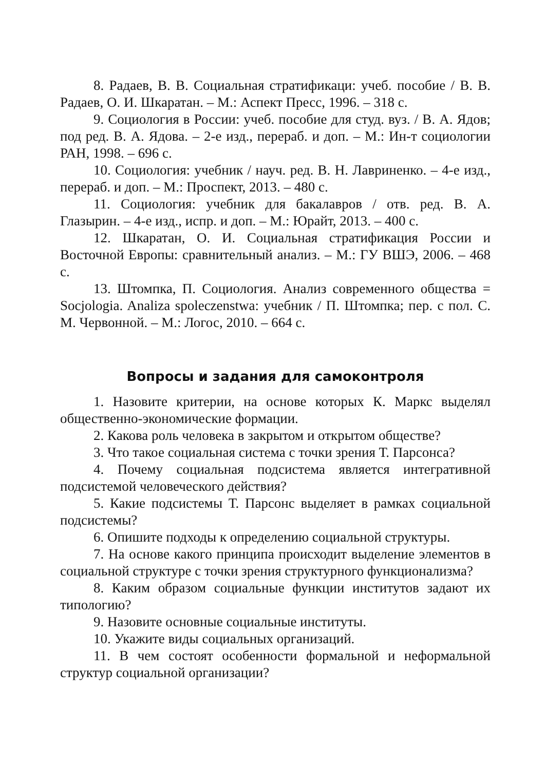8. Радаев, В. В. Социальная стратификаци: учеб. пособие / В. В. Радаев, О. И. Шкаратан. – М.: Аспект Пресс, 1996. – 318 с.
9. Социология в России: учеб. пособие для студ. вуз. / В. А. Ядов; под ред. В. А. Ядова. – 2-е изд., перераб. и доп. – М.: Ин-т социологии РАН, 1998. – 696 с.
10. Социология: учебник / науч. ред. В. Н. Лавриненко. – 4-е изд., перераб. и доп. – М.: Проспект, 2013. – 480 с.
11. Социология: учебник для бакалавров / отв. ред. В. А. Глазырин. – 4-е изд., испр. и доп. – М.: Юрайт, 2013. – 400 с.
12. Шкаратан, О. И. Социальная стратификация России и Восточной Европы: сравнительный анализ. – М.: ГУ ВШЭ, 2006. – 468 с.
13. Штомпка, П. Социология. Анализ современного общества = Socjologia. Analiza spoleczenstwa: учебник / П. Штомпка; пер. с пол. С. М. Червонной. – М.: Логос, 2010. – 664 с.
Вопросы и задания для самоконтроля
1. Назовите критерии, на основе которых К. Маркс выделял общественно-экономические формации.
2. Какова роль человека в закрытом и открытом обществе?
3. Что такое социальная система с точки зрения Т. Парсонса?
4. Почему социальная подсистема является интегративной подсистемой человеческого действия?
5. Какие подсистемы Т. Парсонс выделяет в рамках социальной подсистемы?
6. Опишите подходы к определению социальной структуры.
7. На основе какого принципа происходит выделение элементов в социальной структуре с точки зрения структурного функционализма?
8. Каким образом социальные функции институтов задают их типологию?
9. Назовите основные социальные институты.
10. Укажите виды социальных организаций.
11. В чем состоят особенности формальной и неформальной структур социальной организации?